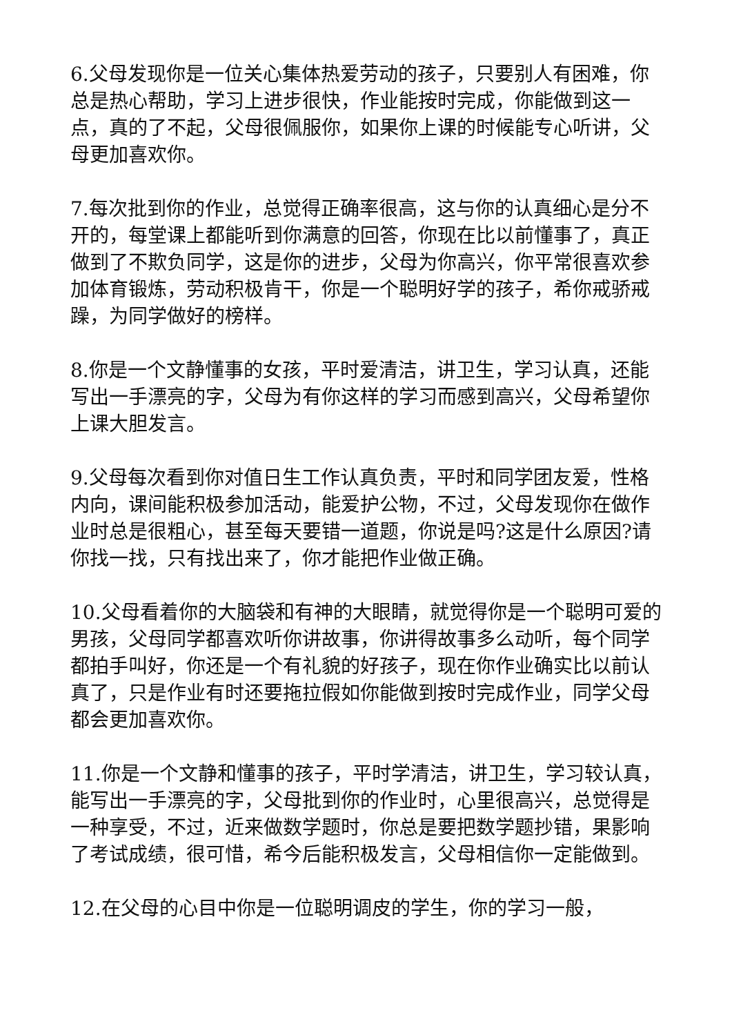6.父母发现你是一位关心集体热爱劳动的孩子，只要别人有困难，你总是热心帮助，学习上进步很快，作业能按时完成，你能做到这一点，真的了不起，父母很佩服你，如果你上课的时候能专心听讲，父母更加喜欢你。
7.每次批到你的作业，总觉得正确率很高，这与你的认真细心是分不开的，每堂课上都能听到你满意的回答，你现在比以前懂事了，真正做到了不欺负同学，这是你的进步，父母为你高兴，你平常很喜欢参加体育锻炼，劳动积极肯干，你是一个聪明好学的孩子，希你戒骄戒躁，为同学做好的榜样。
8.你是一个文静懂事的女孩，平时爱清洁，讲卫生，学习认真，还能写出一手漂亮的字，父母为有你这样的学习而感到高兴，父母希望你上课大胆发言。
9.父母每次看到你对值日生工作认真负责，平时和同学团友爱，性格内向，课间能积极参加活动，能爱护公物，不过，父母发现你在做作业时总是很粗心，甚至每天要错一道题，你说是吗?这是什么原因?请你找一找，只有找出来了，你才能把作业做正确。
10.父母看着你的大脑袋和有神的大眼睛，就觉得你是一个聪明可爱的男孩，父母同学都喜欢听你讲故事，你讲得故事多么动听，每个同学都拍手叫好，你还是一个有礼貌的好孩子，现在你作业确实比以前认真了，只是作业有时还要拖拉假如你能做到按时完成作业，同学父母都会更加喜欢你。
11.你是一个文静和懂事的孩子，平时学清洁，讲卫生，学习较认真，能写出一手漂亮的字，父母批到你的作业时，心里很高兴，总觉得是一种享受，不过，近来做数学题时，你总是要把数学题抄错，果影响了考试成绩，很可惜，希今后能积极发言，父母相信你一定能做到。
12.在父母的心目中你是一位聪明调皮的学生，你的学习一般，